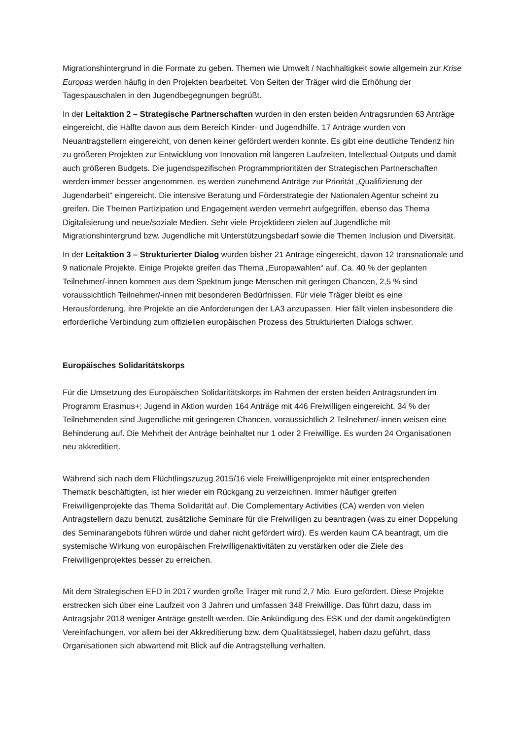Migrationshintergrund in die Formate zu geben. Themen wie Umwelt / Nachhaltigkeit sowie allgemein zur Krise Europas werden häufig in den Projekten bearbeitet. Von Seiten der Träger wird die Erhöhung der Tagespauschalen in den Jugendbegegnungen begrüßt.
In der Leitaktion 2 – Strategische Partnerschaften wurden in den ersten beiden Antragsrunden 63 Anträge eingereicht, die Hälfte davon aus dem Bereich Kinder- und Jugendhilfe. 17 Anträge wurden von Neuantragstellern eingereicht, von denen keiner gefördert werden konnte. Es gibt eine deutliche Tendenz hin zu größeren Projekten zur Entwicklung von Innovation mit längeren Laufzeiten, Intellectual Outputs und damit auch größeren Budgets. Die jugendspezifischen Programmprioritäten der Strategischen Partnerschaften werden immer besser angenommen, es werden zunehmend Anträge zur Priorität „Qualifizierung der Jugendarbeit“ eingereicht. Die intensive Beratung und Förderstrategie der Nationalen Agentur scheint zu greifen. Die Themen Partizipation und Engagement werden vermehrt aufgegriffen, ebenso das Thema Digitalisierung und neue/soziale Medien. Sehr viele Projektideen zielen auf Jugendliche mit Migrationshintergrund bzw. Jugendliche mit Unterstützungsbedarf sowie die Themen Inclusion und Diversität.
In der Leitaktion 3 – Strukturierter Dialog wurden bisher 21 Anträge eingereicht, davon 12 transnationale und 9 nationale Projekte. Einige Projekte greifen das Thema „Europawahlen“ auf. Ca. 40 % der geplanten Teilnehmer/-innen kommen aus dem Spektrum junge Menschen mit geringen Chancen, 2,5 % sind voraussichtlich Teilnehmer/-innen mit besonderen Bedürfnissen. Für viele Träger bleibt es eine Herausforderung, ihre Projekte an die Anforderungen der LA3 anzupassen. Hier fällt vielen insbesondere die erforderliche Verbindung zum offiziellen europäischen Prozess des Strukturierten Dialogs schwer.
Europäisches Solidaritätskorps
Für die Umsetzung des Europäischen Solidaritätskorps im Rahmen der ersten beiden Antragsrunden im Programm Erasmus+: Jugend in Aktion wurden 164 Anträge mit 446 Freiwilligen eingereicht. 34 % der Teilnehmenden sind Jugendliche mit geringeren Chancen, voraussichtlich 2 Teilnehmer/-innen weisen eine Behinderung auf. Die Mehrheit der Anträge beinhaltet nur 1 oder 2 Freiwillige. Es wurden 24 Organisationen neu akkreditiert.
Während sich nach dem Flüchtlingszuzug 2015/16 viele Freiwilligenprojekte mit einer entsprechenden Thematik beschäftigten, ist hier wieder ein Rückgang zu verzeichnen. Immer häufiger greifen Freiwilligenprojekte das Thema Solidarität auf. Die Complementary Activities (CA) werden von vielen Antragstellern dazu benutzt, zusätzliche Seminare für die Freiwilligen zu beantragen (was zu einer Doppelung des Seminarangebots führen würde und daher nicht gefördert wird). Es werden kaum CA beantragt, um die systemische Wirkung von europäischen Freiwilligenaktivitäten zu verstärken oder die Ziele des Freiwilligenprojektes besser zu erreichen.
Mit dem Strategischen EFD in 2017 wurden große Träger mit rund 2,7 Mio. Euro gefördert. Diese Projekte erstrecken sich über eine Laufzeit von 3 Jahren und umfassen 348 Freiwillige. Das führt dazu, dass im Antragsjahr 2018 weniger Anträge gestellt werden. Die Ankündigung des ESK und der damit angekündigten Vereinfachungen, vor allem bei der Akkreditierung bzw. dem Qualitätssiegel, haben dazu geführt, dass Organisationen sich abwartend mit Blick auf die Antragstellung verhalten.